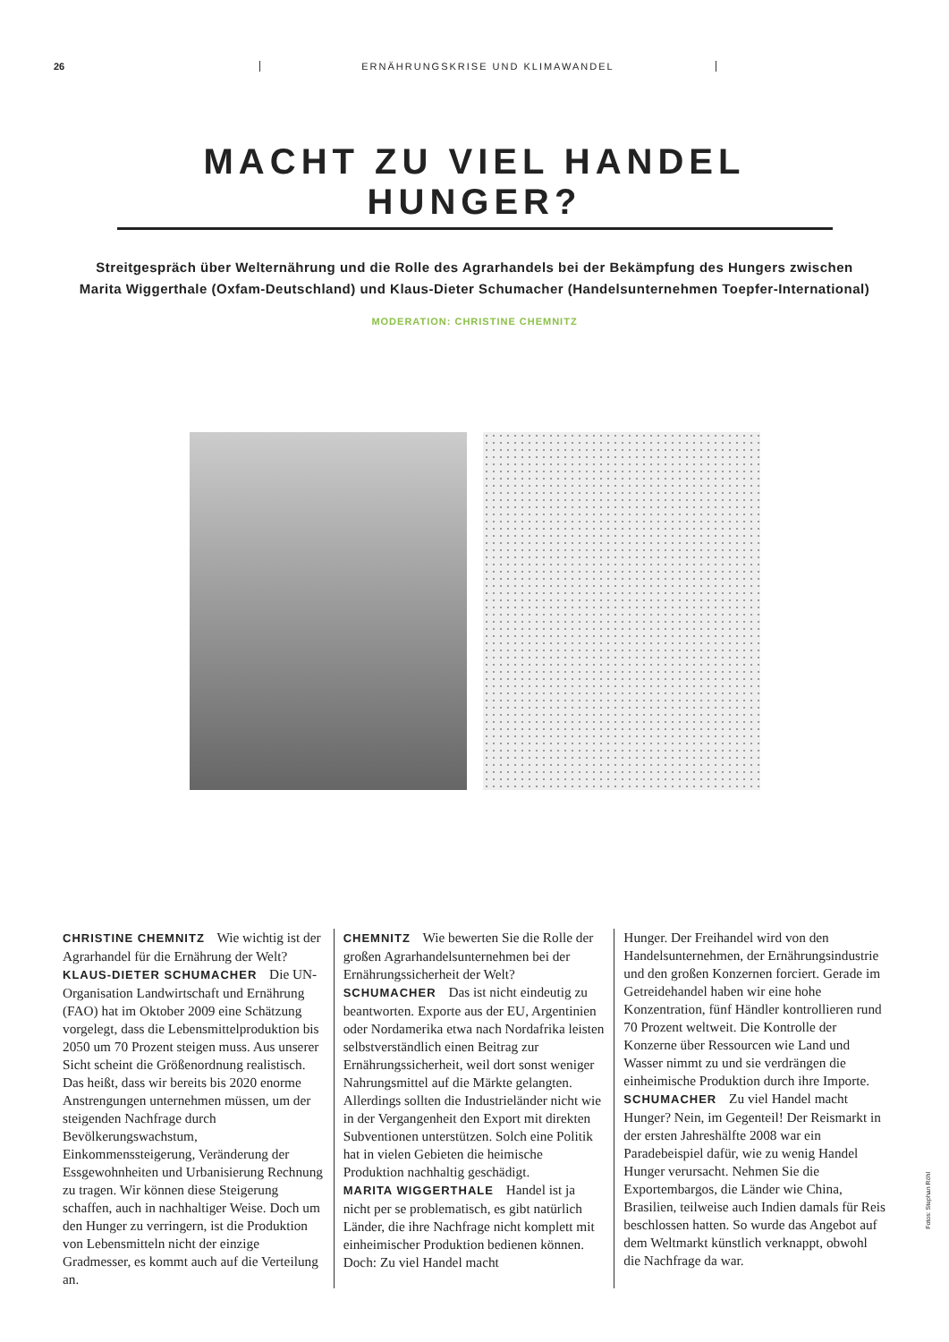26 ERNÄHRUNGSKRISE UND KLIMAWANDEL
MACHT ZU VIEL HANDEL HUNGER?
Streitgespräch über Welternährung und die Rolle des Agrarhandels bei der Bekämpfung des Hungers zwischen
Marita Wiggerthale (Oxfam-Deutschland) und Klaus-Dieter Schumacher (Handelsunternehmen Toepfer-International)
MODERATION: CHRISTINE CHEMNITZ
CHRISTINE CHEMNITZ Wie wichtig ist der Agrarhandel für die Ernährung der Welt?
KLAUS-DIETER SCHUMACHER Die UN-Organisation Landwirtschaft und Ernährung (FAO) hat im Oktober 2009 eine Schätzung vorgelegt, dass die Lebensmittelproduktion bis 2050 um 70 Prozent steigen muss. Aus unserer Sicht scheint die Größenordnung realistisch. Das heißt, dass wir bereits bis 2020 enorme Anstrengungen unternehmen müssen, um der steigenden Nachfrage durch Bevölkerungswachstum, Einkommenssteigerung, Veränderung der Essgewohnheiten und Urbanisierung Rechnung zu tragen. Wir können diese Steigerung schaffen, auch in nachhaltiger Weise. Doch um den Hunger zu verringern, ist die Produktion von Lebensmitteln nicht der einzige Gradmesser, es kommt auch auf die Verteilung an.
CHEMNITZ Wie bewerten Sie die Rolle der großen Agrarhandelsunternehmen bei der Ernährungssicherheit der Welt?
SCHUMACHER Das ist nicht eindeutig zu beantworten. Exporte aus der EU, Argentinien oder Nordamerika etwa nach Nordafrika leisten selbstverständlich einen Beitrag zur Ernährungssicherheit, weil dort sonst weniger Nahrungsmittel auf die Märkte gelangten. Allerdings sollten die Industrieländer nicht wie in der Vergangenheit den Export mit direkten Subventionen unterstützen. Solch eine Politik hat in vielen Gebieten die heimische Produktion nachhaltig geschädigt.
MARITA WIGGERTHALE Handel ist ja nicht per se problematisch, es gibt natürlich Länder, die ihre Nachfrage nicht komplett mit einheimischer Produktion bedienen können. Doch: Zu viel Handel macht
Hunger. Der Freihandel wird von den Handelsunternehmen, der Ernährungsindustrie und den großen Konzernen forciert. Gerade im Getreidehandel haben wir eine hohe Konzentration, fünf Händler kontrollieren rund 70 Prozent weltweit. Die Kontrolle der Konzerne über Ressourcen wie Land und Wasser nimmt zu und sie verdrängen die einheimische Produktion durch ihre Importe.
SCHUMACHER Zu viel Handel macht Hunger? Nein, im Gegenteil! Der Reismarkt in der ersten Jahreshälfte 2008 war ein Paradebeispiel dafür, wie zu wenig Handel Hunger verursacht. Nehmen Sie die Exportembargos, die Länder wie China, Brasilien, teilweise auch Indien damals für Reis beschlossen hatten. So wurde das Angebot auf dem Weltmarkt künstlich verknappt, obwohl die Nachfrage da war.
Fotos: Stephan Röhl